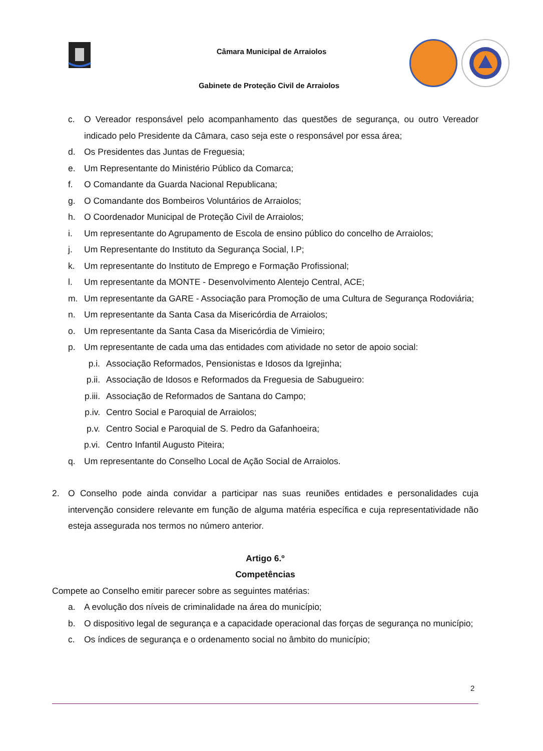Câmara Municipal de Arraiolos
Gabinete de Proteção Civil de Arraiolos
c. O Vereador responsável pelo acompanhamento das questões de segurança, ou outro Vereador indicado pelo Presidente da Câmara, caso seja este o responsável por essa área;
d. Os Presidentes das Juntas de Freguesia;
e. Um Representante do Ministério Público da Comarca;
f. O Comandante da Guarda Nacional Republicana;
g. O Comandante dos Bombeiros Voluntários de Arraiolos;
h. O Coordenador Municipal de Proteção Civil de Arraiolos;
i. Um representante do Agrupamento de Escola de ensino público do concelho de Arraiolos;
j. Um Representante do Instituto da Segurança Social, I.P;
k. Um representante do Instituto de Emprego e Formação Profissional;
l. Um representante da MONTE - Desenvolvimento Alentejo Central, ACE;
m. Um representante da GARE - Associação para Promoção de uma Cultura de Segurança Rodoviária;
n. Um representante da Santa Casa da Misericórdia de Arraiolos;
o. Um representante da Santa Casa da Misericórdia de Vimieiro;
p. Um representante de cada uma das entidades com atividade no setor de apoio social:
p.i. Associação Reformados, Pensionistas e Idosos da Igrejinha;
p.ii. Associação de Idosos e Reformados da Freguesia de Sabugueiro:
p.iii. Associação de Reformados de Santana do Campo;
p.iv. Centro Social e Paroquial de Arraiolos;
p.v. Centro Social e Paroquial de S. Pedro da Gafanhoeira;
p.vi. Centro Infantil Augusto Piteira;
q. Um representante do Conselho Local de Ação Social de Arraiolos.
2. O Conselho pode ainda convidar a participar nas suas reuniões entidades e personalidades cuja intervenção considere relevante em função de alguma matéria específica e cuja representatividade não esteja assegurada nos termos no número anterior.
Artigo 6.º
Competências
Compete ao Conselho emitir parecer sobre as seguintes matérias:
a. A evolução dos níveis de criminalidade na área do município;
b. O dispositivo legal de segurança e a capacidade operacional das forças de segurança no município;
c. Os índices de segurança e o ordenamento social no âmbito do município;
2